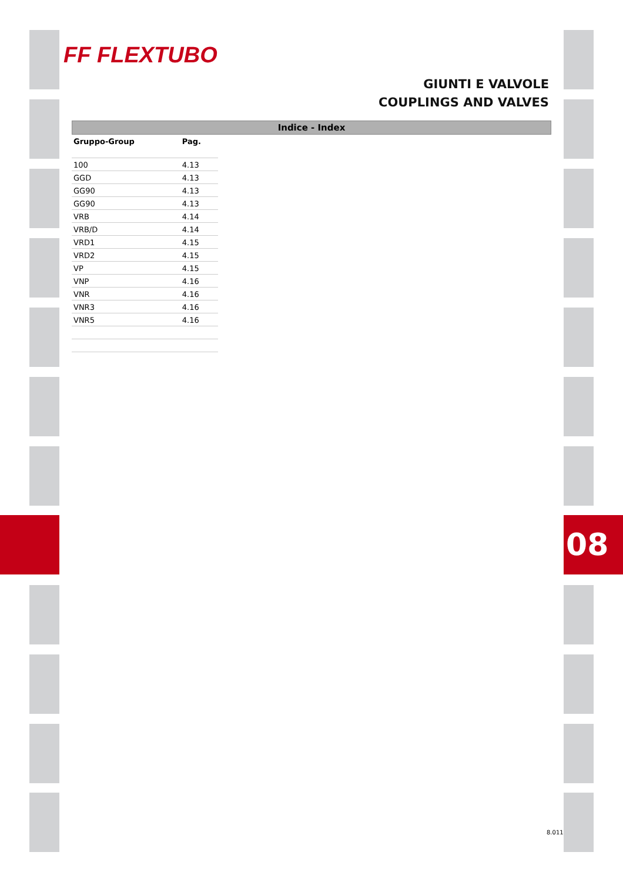FF FLEXTUBO
GIUNTI E VALVOLE
COUPLINGS AND VALVES
Indice - Index
| Gruppo-Group | Pag. |
| --- | --- |
| 100 | 4.13 |
| GGD | 4.13 |
| GG90 | 4.13 |
| GG90 | 4.13 |
| VRB | 4.14 |
| VRB/D | 4.14 |
| VRD1 | 4.15 |
| VRD2 | 4.15 |
| VP | 4.15 |
| VNP | 4.16 |
| VNR | 4.16 |
| VNR3 | 4.16 |
| VNR5 | 4.16 |
08
8.011